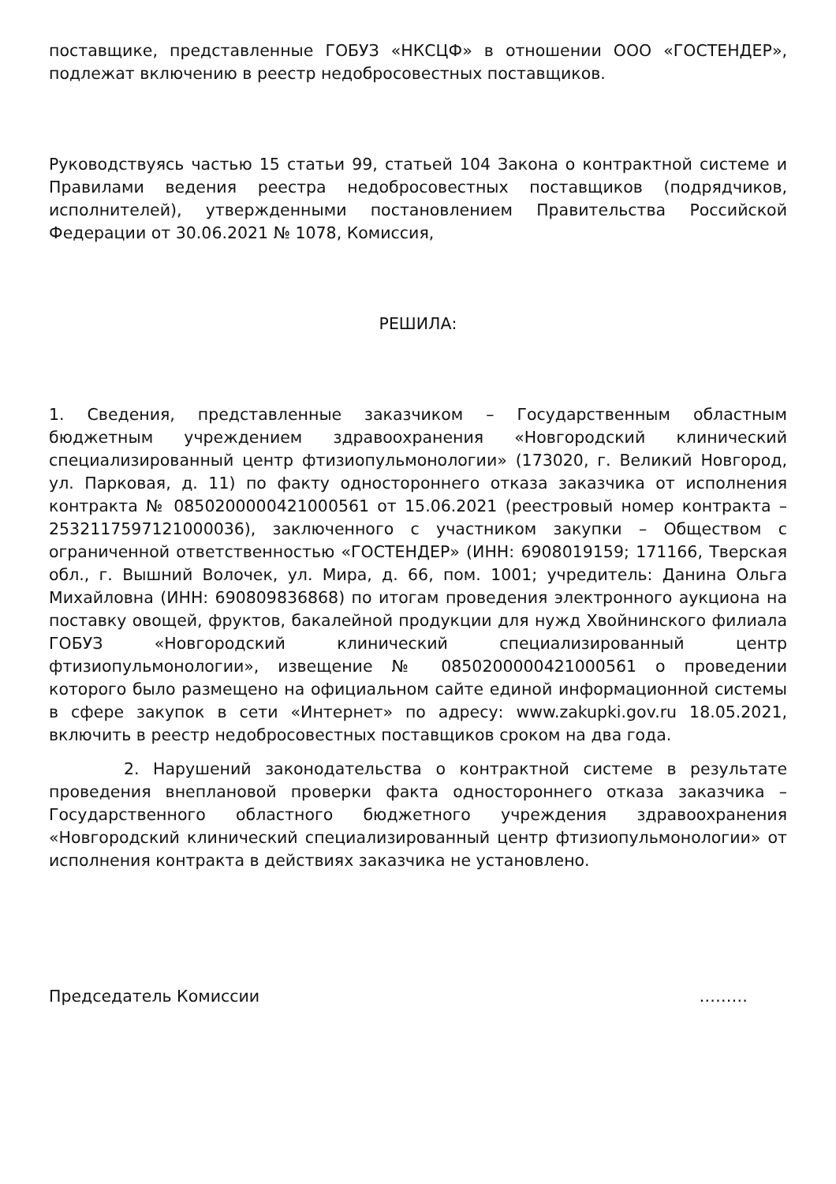поставщике, представленные ГОБУЗ «НКСЦФ» в отношении ООО «ГОСТЕНДЕР», подлежат включению в реестр недобросовестных поставщиков.
Руководствуясь частью 15 статьи 99, статьей 104 Закона о контрактной системе и Правилами ведения реестра недобросовестных поставщиков (подрядчиков, исполнителей), утвержденными постановлением Правительства Российской Федерации от 30.06.2021 № 1078, Комиссия,
РЕШИЛА:
1. Сведения, представленные заказчиком – Государственным областным бюджетным учреждением здравоохранения «Новгородский клинический специализированный центр фтизиопульмонологии» (173020, г. Великий Новгород, ул. Парковая, д. 11) по факту одностороннего отказа заказчика от исполнения контракта № 0850200000421000561 от 15.06.2021 (реестровый номер контракта – 2532117597121000036), заключенного с участником закупки – Обществом с ограниченной ответственностью «ГОСТЕНДЕР» (ИНН: 6908019159; 171166, Тверская обл., г. Вышний Волочек, ул. Мира, д. 66, пом. 1001; учредитель: Данина Ольга Михайловна (ИНН: 690809836868) по итогам проведения электронного аукциона на поставку овощей, фруктов, бакалейной продукции для нужд Хвойнинского филиала ГОБУЗ «Новгородский клинический специализированный центр фтизиопульмонологии», извещение № 0850200000421000561 о проведении которого было размещено на официальном сайте единой информационной системы в сфере закупок в сети «Интернет» по адресу: www.zakupki.gov.ru 18.05.2021, включить в реестр недобросовестных поставщиков сроком на два года.
2. Нарушений законодательства о контрактной системе в результате проведения внеплановой проверки факта одностороннего отказа заказчика – Государственного областного бюджетного учреждения здравоохранения «Новгородский клинический специализированный центр фтизиопульмонологии» от исполнения контракта в действиях заказчика не установлено.
Председатель Комиссии ………